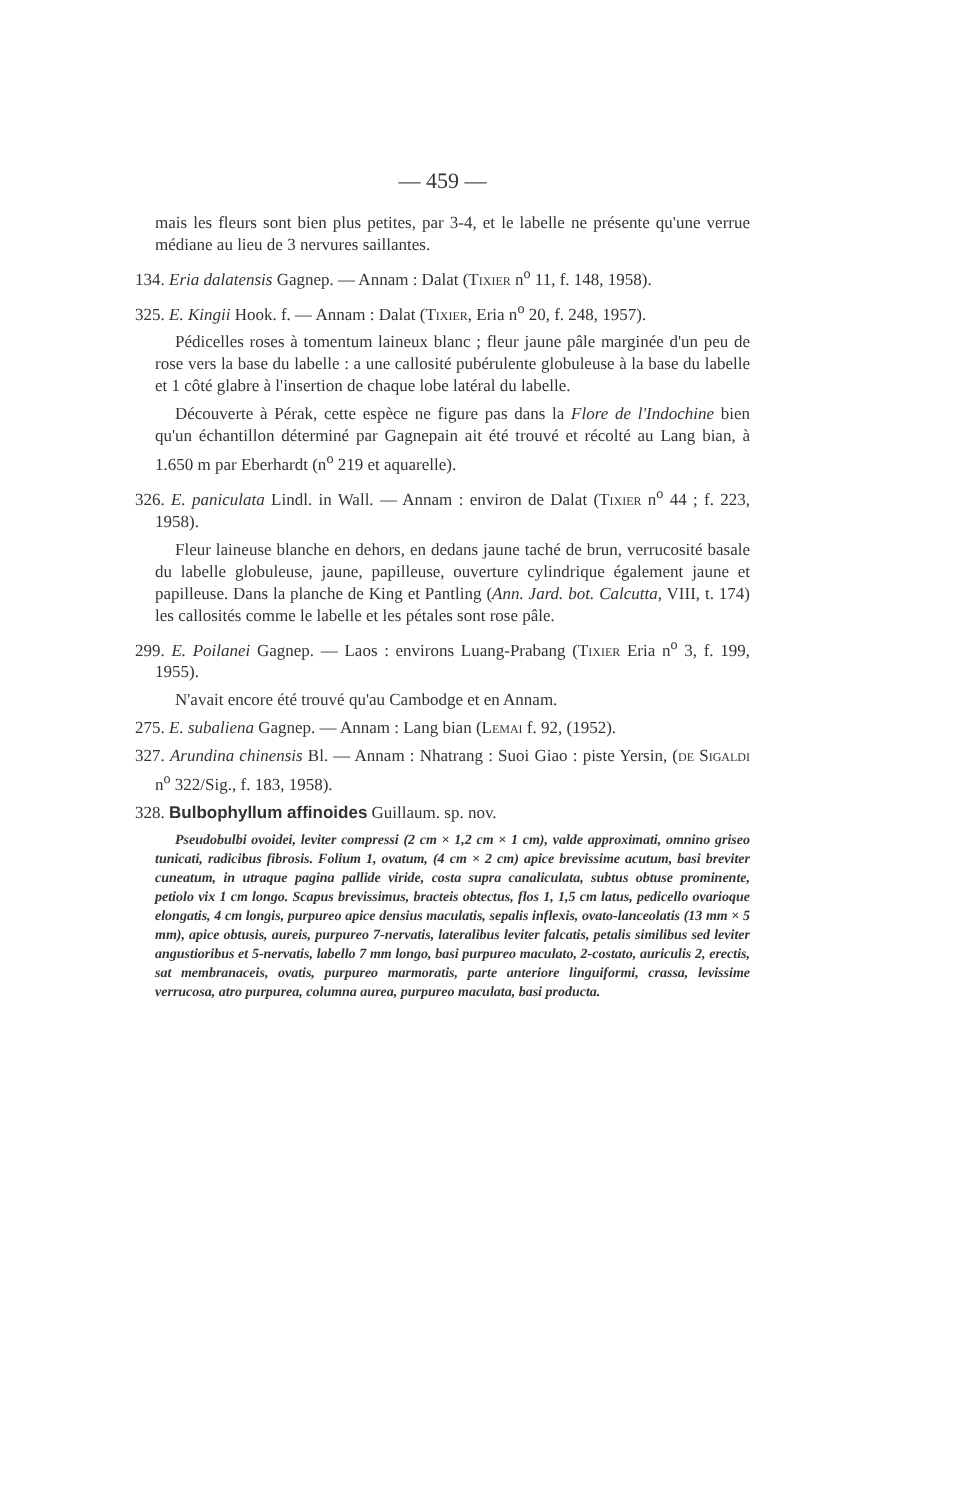— 459 —
mais les fleurs sont bien plus petites, par 3-4, et le labelle ne présente qu'une verrue médiane au lieu de 3 nervures saillantes.
134. Eria dalatensis Gagnep. — Annam : Dalat (Tixier n<sup>o</sup> 11, f. 148, 1958).
325. E. Kingii Hook. f. — Annam : Dalat (Tixier, Eria n<sup>o</sup> 20, f. 248, 1957).
Pédicelles roses à tomentum laineux blanc ; fleur jaune pâle marginée d'un peu de rose vers la base du labelle : a une callosité pubérulente globuleuse à la base du labelle et 1 côté glabre à l'insertion de chaque lobe latéral du labelle.
Découverte à Pérak, cette espèce ne figure pas dans la Flore de l'Indochine bien qu'un échantillon déterminé par Gagnepain ait été trouvé et récolté au Lang bian, à 1.650 m par Eberhardt (n<sup>o</sup> 219 et aquarelle).
326. E. paniculata Lindl. in Wall. — Annam : environ de Dalat (Tixier n<sup>o</sup> 44 ; f. 223, 1958).
Fleur laineuse blanche en dehors, en dedans jaune taché de brun, verrucosité basale du labelle globuleuse, jaune, papilleuse, ouverture cylindrique également jaune et papilleuse. Dans la planche de King et Pantling (Ann. Jard. bot. Calcutta, VIII, t. 174) les callosités comme le labelle et les pétales sont rose pâle.
299. E. Poilanei Gagnep. — Laos : environs Luang-Prabang (Tixier Eria n<sup>o</sup> 3, f. 199, 1955).
N'avait encore été trouvé qu'au Cambodge et en Annam.
275. E. subaliena Gagnep. — Annam : Lang bian (Lemai f. 92, (1952).
327. Arundina chinensis Bl. — Annam : Nhatrang : Suoi Giao : piste Yersin, (de Sigaldi n<sup>o</sup> 322/Sig., f. 183, 1958).
328. Bulbophyllum affinoides Guillaum. sp. nov.
Pseudobulbi ovoidei, leviter compressi (2 cm × 1,2 cm × 1 cm), valde approximati, omnino griseo tunicati, radicibus fibrosis. Folium 1, ovatum, (4 cm × 2 cm) apice brevissime acutum, basi breviter cuneatum, in utraque pagina pallide viride, costa supra canaliculata, subtus obtuse prominente, petiolo vix 1 cm longo. Scapus brevissimus, bracteis obtectus, flos 1, 1,5 cm latus, pedicello ovarioque elongatis, 4 cm longis, purpureo apice densius maculatis, sepalis inflexis, ovato-lanceolatis (13 mm × 5 mm), apice obtusis, aureis, purpureo 7-nervatis, lateralibus leviter falcatis, petalis similibus sed leviter angustioribus et 5-nervatis, labello 7 mm longo, basi purpureo maculato, 2-costato, auriculis 2, erectis, sat membranaceis, ovatis, purpureo marmoratis, parte anteriore linguiformi, crassa, levissime verrucosa, atro purpurea, columna aurea, purpureo maculata, basi producta.